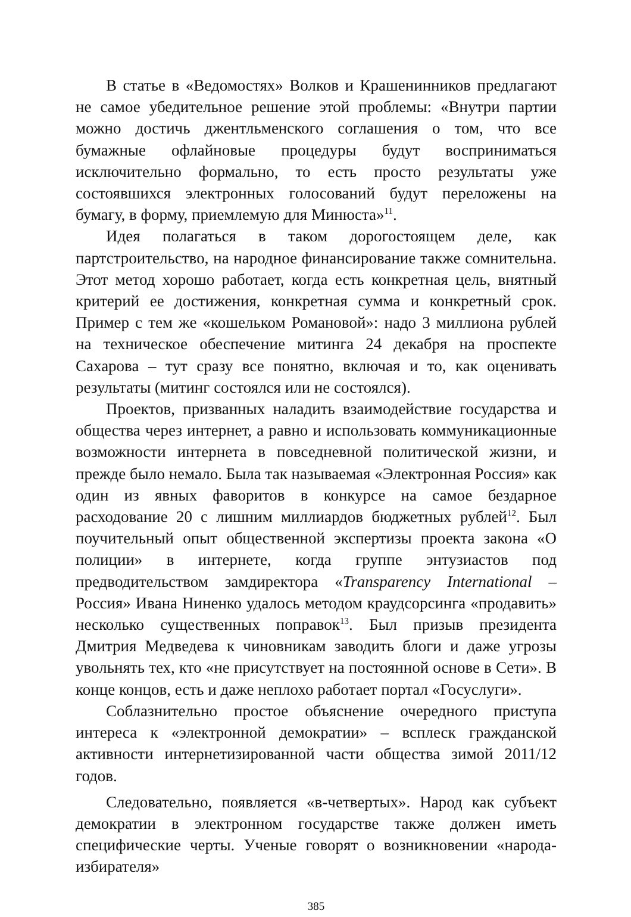В статье в «Ведомостях» Волков и Крашенинников предлагают не самое убедительное решение этой проблемы: «Внутри партии можно достичь джентльменского соглашения о том, что все бумажные офлайновые процедуры будут восприниматься исключительно формально, то есть просто результаты уже состоявшихся электронных голосований будут переложены на бумагу, в форму, приемлемую для Минюста»<sup>11</sup>.
Идея полагаться в таком дорогостоящем деле, как партстроительство, на народное финансирование также сомнительна. Этот метод хорошо работает, когда есть конкретная цель, внятный критерий ее достижения, конкретная сумма и конкретный срок. Пример с тем же «кошельком Романовой»: надо 3 миллиона рублей на техническое обеспечение митинга 24 декабря на проспекте Сахарова – тут сразу все понятно, включая и то, как оценивать результаты (митинг состоялся или не состоялся).
Проектов, призванных наладить взаимодействие государства и общества через интернет, а равно и использовать коммуникационные возможности интернета в повседневной политической жизни, и прежде было немало. Была так называемая «Электронная Россия» как один из явных фаворитов в конкурсе на самое бездарное расходование 20 с лишним миллиардов бюджетных рублей<sup>12</sup>. Был поучительный опыт общественной экспертизы проекта закона «О полиции» в интернете, когда группе энтузиастов под предводительством замдиректора «Transparency International – Россия» Ивана Ниненко удалось методом краудсорсинга «продавить» несколько существенных поправок<sup>13</sup>. Был призыв президента Дмитрия Медведева к чиновникам заводить блоги и даже угрозы увольнять тех, кто «не присутствует на постоянной основе в Сети». В конце концов, есть и даже неплохо работает портал «Госуслуги».
Соблазнительно простое объяснение очередного приступа интереса к «электронной демократии» – всплеск гражданской активности интернетизированной части общества зимой 2011/12 годов.
Следовательно, появляется «в-четвертых». Народ как субъект демократии в электронном государстве также должен иметь специфические черты. Ученые говорят о возникновении «народа-избирателя»
385